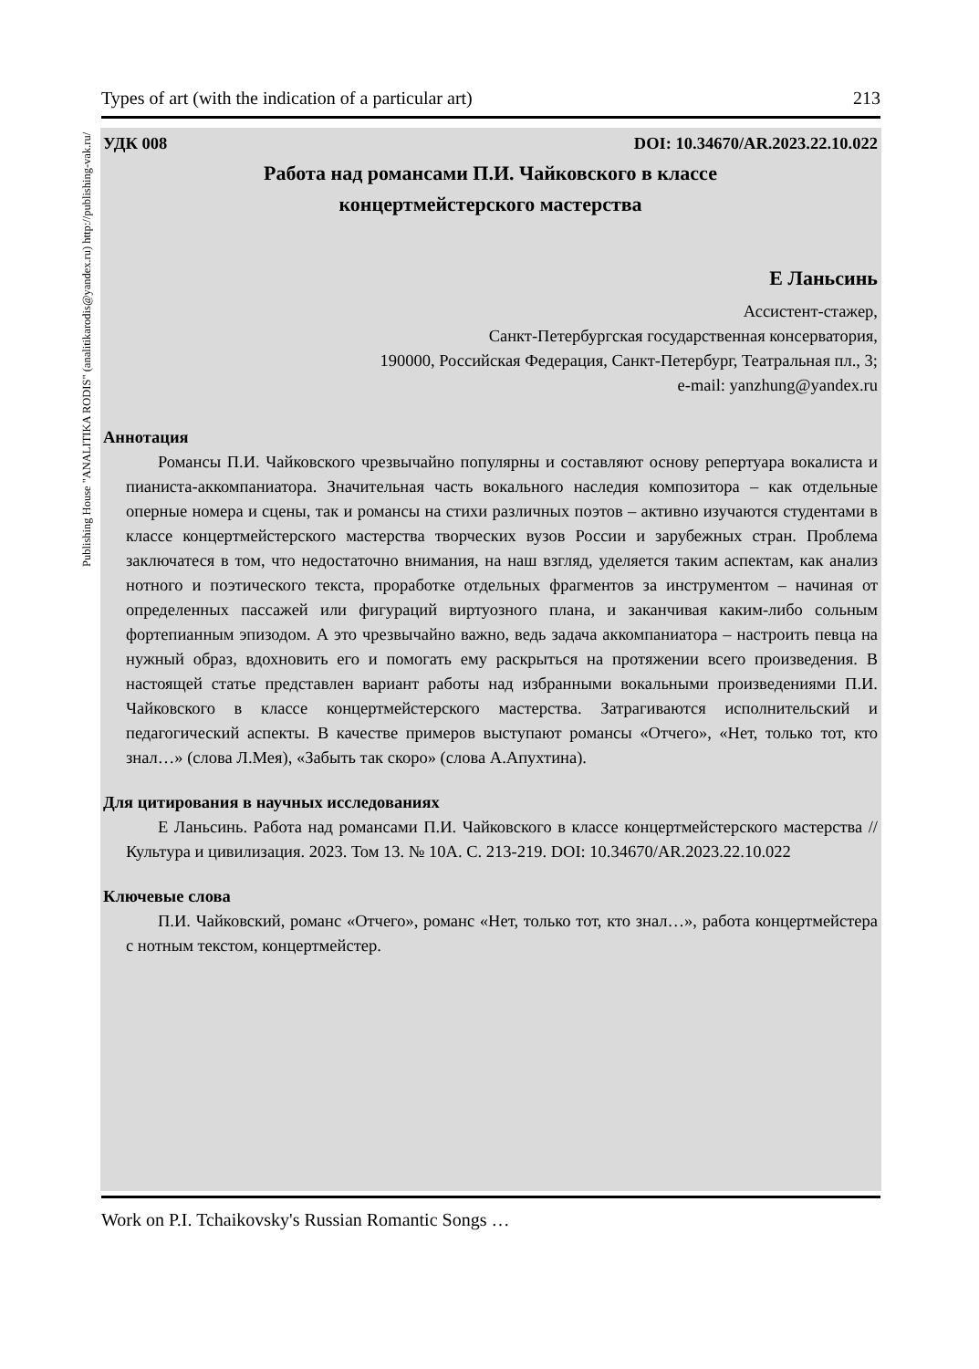Types of art (with the indication of a particular art) 213
Publishing House "ANALITIKA RODIS" (analitikarodis@yandex.ru) http://publishing-vak.ru/
УДК 008 DOI: 10.34670/AR.2023.22.10.022
Работа над романсами П.И. Чайковского в классе
концертмейстерского мастерства
Е Ланьсинь
Ассистент-стажер,
Санкт-Петербургская государственная консерватория,
190000, Российская Федерация, Санкт-Петербург, Театральная пл., 3;
e-mail: yanzhung@yandex.ru
Аннотация
Романсы П.И. Чайковского чрезвычайно популярны и составляют основу репертуара вокалиста и пианиста-аккомпаниатора. Значительная часть вокального наследия композитора – как отдельные оперные номера и сцены, так и романсы на стихи различных поэтов – активно изучаются студентами в классе концертмейстерского мастерства творческих вузов России и зарубежных стран. Проблема заключатеся в том, что недостаточно внимания, на наш взгляд, уделяется таким аспектам, как анализ нотного и поэтического текста, проработке отдельных фрагментов за инструментом – начиная от определенных пассажей или фигураций виртуозного плана, и заканчивая каким-либо сольным фортепианным эпизодом. А это чрезвычайно важно, ведь задача аккомпаниатора – настроить певца на нужный образ, вдохновить его и помогать ему раскрыться на протяжении всего произведения. В настоящей статье представлен вариант работы над избранными вокальными произведениями П.И. Чайковского в классе концертмейстерского мастерства. Затрагиваются исполнительский и педагогический аспекты. В качестве примеров выступают романсы «Отчего», «Нет, только тот, кто знал…» (слова Л.Мея), «Забыть так скоро» (слова А.Апухтина).
Для цитирования в научных исследованиях
Е Ланьсинь. Работа над романсами П.И. Чайковского в классе концертмейстерского мастерства // Культура и цивилизация. 2023. Том 13. № 10А. С. 213-219. DOI: 10.34670/AR.2023.22.10.022
Ключевые слова
П.И. Чайковский, романс «Отчего», романс «Нет, только тот, кто знал…», работа концертмейстера с нотным текстом, концертмейстер.
Work on P.I. Tchaikovsky's Russian Romantic Songs …